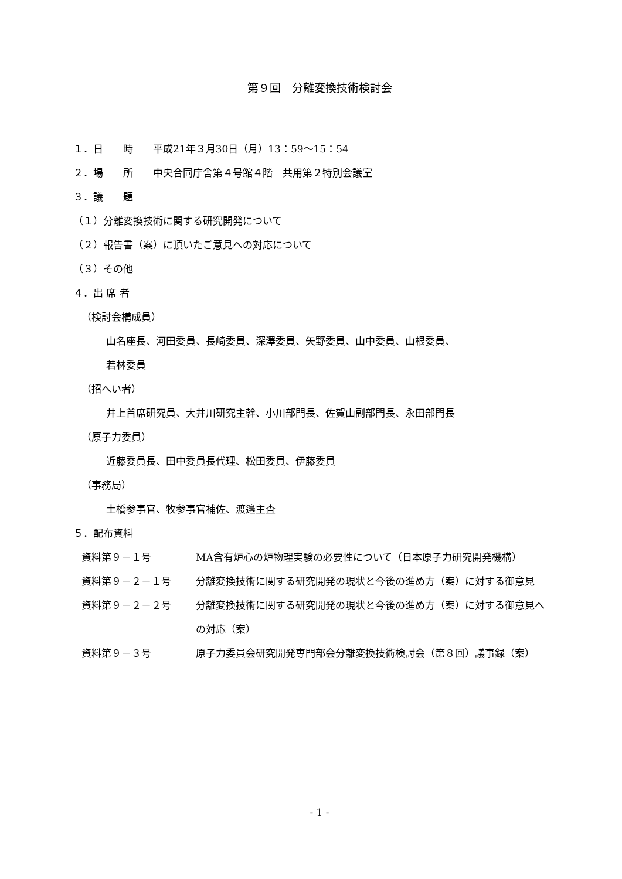第９回　分離変換技術検討会
１．日　　時　　平成21年３月30日（月）13：59～15：54
２．場　　所　　中央合同庁舎第４号館４階　共用第２特別会議室
３．議　　題
（１）分離変換技術に関する研究開発について
（２）報告書（案）に頂いたご意見への対応について
（３）その他
４．出 席 者
（検討会構成員）
山名座長、河田委員、長崎委員、深澤委員、矢野委員、山中委員、山根委員、
若林委員
（招へい者）
井上首席研究員、大井川研究主幹、小川部門長、佐賀山副部門長、永田部門長
（原子力委員）
近藤委員長、田中委員長代理、松田委員、伊藤委員
（事務局）
土橋参事官、牧参事官補佐、渡邉主査
５．配布資料
| 資料第９－１号 | MA含有炉心の炉物理実験の必要性について（日本原子力研究開発機構） |
| 資料第９－２－１号 | 分離変換技術に関する研究開発の現状と今後の進め方（案）に対する御意見 |
| 資料第９－２－２号 | 分離変換技術に関する研究開発の現状と今後の進め方（案）に対する御意見への対応（案） |
| 資料第９－３号 | 原子力委員会研究開発専門部会分離変換技術検討会（第８回）議事録（案） |
- 1 -